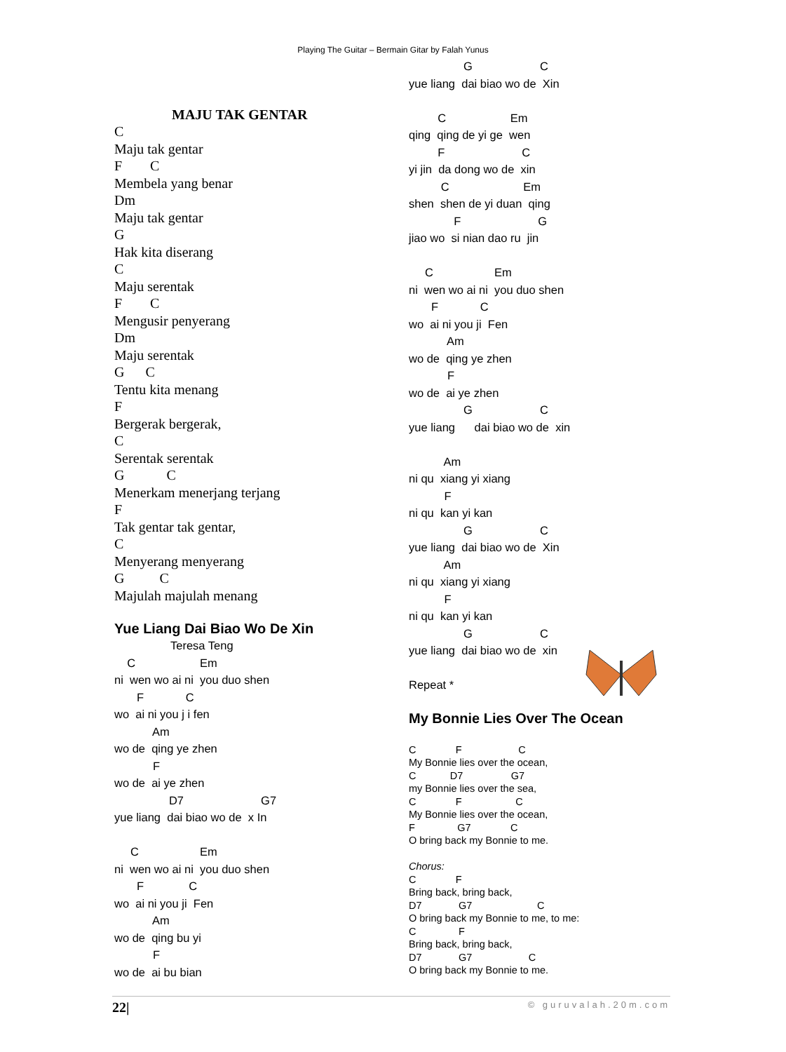Playing The Guitar – Bermain Gitar by Falah Yunus
MAJU TAK GENTAR
C
Maju tak gentar
F        C
Membela yang benar
Dm
Maju tak gentar
G
Hak kita diserang
C
Maju serentak
F        C
Mengusir penyerang
Dm
Maju serentak
G      C
Tentu kita menang
F
Bergerak bergerak,
C
Serentak serentak
G            C
Menerkam menerjang terjang
F
Tak gentar tak gentar,
C
Menyerang menyerang
G          C
Majulah majulah menang
Yue Liang Dai Biao Wo De Xin
Teresa Teng
    C                    Em
ni  wen wo ai ni  you duo shen
       F             C
wo  ai ni you j i fen
            Am
wo de  qing ye zhen
            F
wo de  ai ye zhen
                 D7                        G7
yue liang  dai biao wo de  x In

     C                   Em
ni  wen wo ai ni  you duo shen
       F              C
wo  ai ni you ji  Fen
            Am
wo de  qing bu yi
            F
wo de  ai bu bian
                 G                     C
yue liang  dai biao wo de  Xin

         C                    Em
qing  qing de yi ge  wen
         F                        C
yi jin  da dong wo de  xin
          C                       Em
shen  shen de yi duan  qing
              F                        G
jiao wo  si nian dao ru  jin

     C                   Em
ni  wen wo ai ni  you duo shen
       F             C
wo  ai ni you ji  Fen
            Am
wo de  qing ye zhen
            F
wo de  ai ye zhen
                 G                     C
yue liang      dai biao wo de  xin

           Am
ni qu  xiang yi xiang
           F
ni qu  kan yi kan
                 G                     C
yue liang  dai biao wo de  Xin
           Am
ni qu  xiang yi xiang
           F
ni qu  kan yi kan
                 G                     C
yue liang  dai biao wo de  xin

Repeat *
My Bonnie Lies Over The Ocean
C              F                    C
My Bonnie lies over the ocean,
C            D7                 G7
my Bonnie lies over the sea,
C              F                   C
My Bonnie lies over the ocean,
F               G7              C
O bring back my Bonnie to me.

Chorus:
C              F
Bring back, bring back,
D7             G7                       C
O bring back my Bonnie to me, to me:
C               F
Bring back, bring back,
D7             G7                    C
O bring back my Bonnie to me.
22| © guruvalah.20m.com